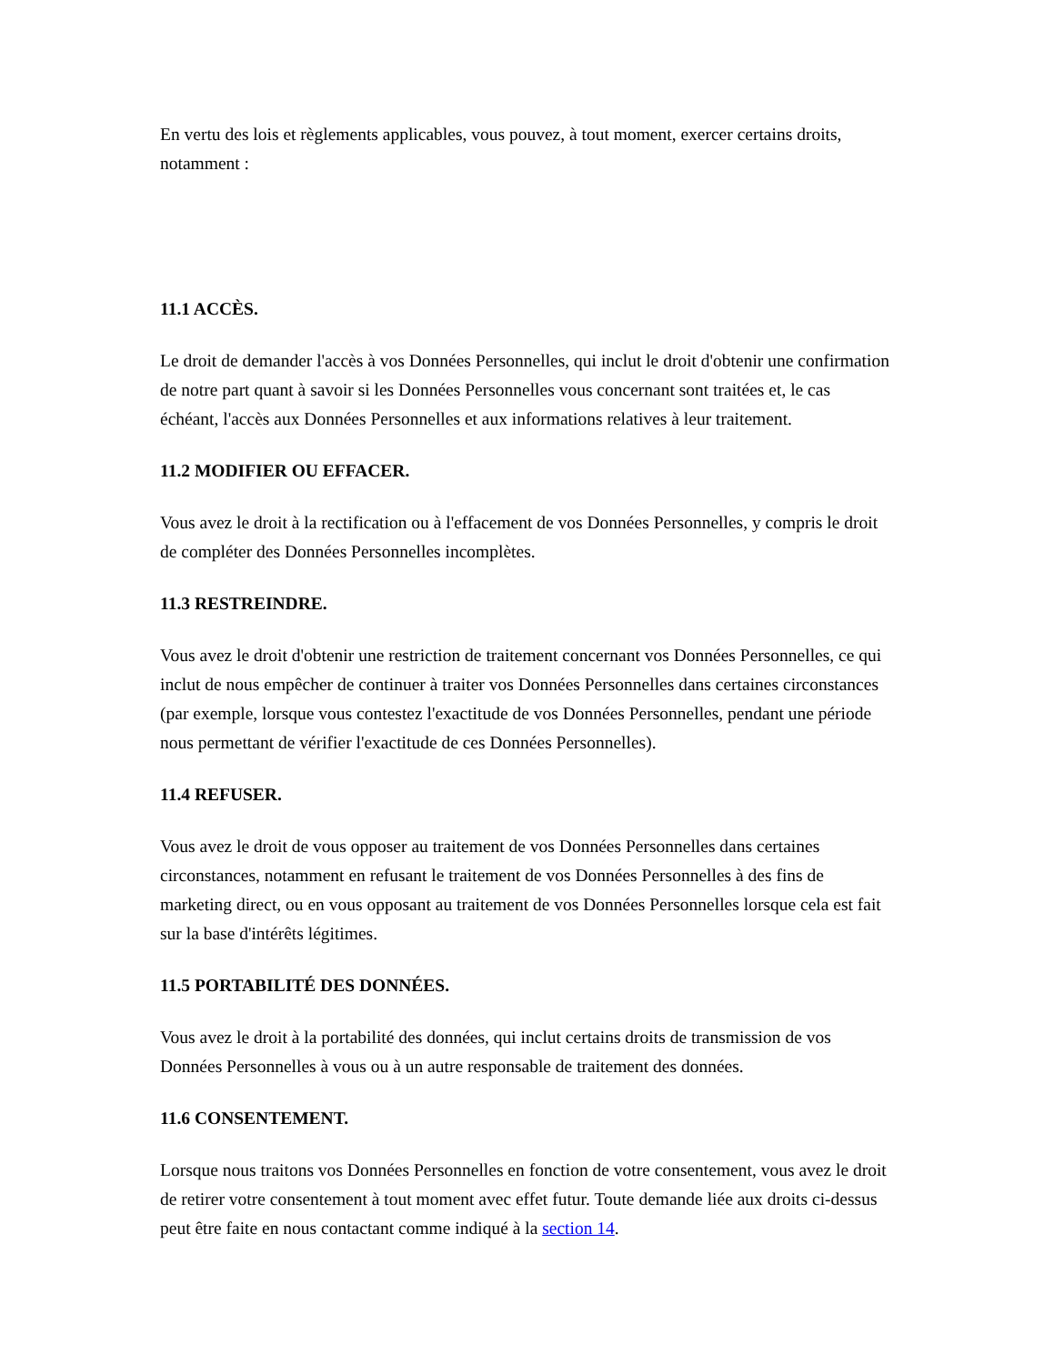En vertu des lois et règlements applicables, vous pouvez, à tout moment, exercer certains droits, notamment :
11.1 ACCÈS.
Le droit de demander l'accès à vos Données Personnelles, qui inclut le droit d'obtenir une confirmation de notre part quant à savoir si les Données Personnelles vous concernant sont traitées et, le cas échéant, l'accès aux Données Personnelles et aux informations relatives à leur traitement.
11.2 MODIFIER OU EFFACER.
Vous avez le droit à la rectification ou à l'effacement de vos Données Personnelles, y compris le droit de compléter des Données Personnelles incomplètes.
11.3 RESTREINDRE.
Vous avez le droit d'obtenir une restriction de traitement concernant vos Données Personnelles, ce qui inclut de nous empêcher de continuer à traiter vos Données Personnelles dans certaines circonstances (par exemple, lorsque vous contestez l'exactitude de vos Données Personnelles, pendant une période nous permettant de vérifier l'exactitude de ces Données Personnelles).
11.4 REFUSER.
Vous avez le droit de vous opposer au traitement de vos Données Personnelles dans certaines circonstances, notamment en refusant le traitement de vos Données Personnelles à des fins de marketing direct, ou en vous opposant au traitement de vos Données Personnelles lorsque cela est fait sur la base d'intérêts légitimes.
11.5 PORTABILITÉ DES DONNÉES.
Vous avez le droit à la portabilité des données, qui inclut certains droits de transmission de vos Données Personnelles à vous ou à un autre responsable de traitement des données.
11.6 CONSENTEMENT.
Lorsque nous traitons vos Données Personnelles en fonction de votre consentement, vous avez le droit de retirer votre consentement à tout moment avec effet futur. Toute demande liée aux droits ci-dessus peut être faite en nous contactant comme indiqué à la section 14.